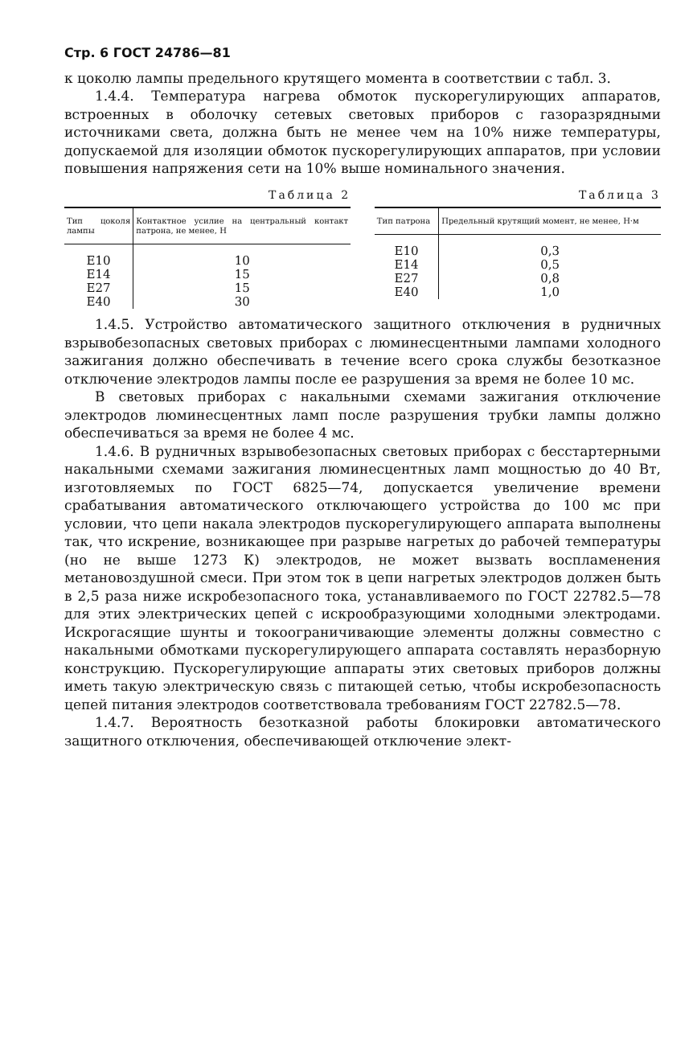Стр. 6 ГОСТ 24786—81
к цоколю лампы предельного крутящего момента в соответствии с табл. 3.
1.4.4. Температура нагрева обмоток пускорегулирующих аппаратов, встроенных в оболочку сетевых световых приборов с газоразрядными источниками света, должна быть не менее чем на 10% ниже температуры, допускаемой для изоляции обмоток пускорегулирующих аппаратов, при условии повышения напряжения сети на 10% выше номинального значения.
Таблица 2
| Тип цоколя лампы | Контактное усилие на центральный контакт патрона, не менее, Н |
| --- | --- |
| E10 | 10 |
| E14 | 15 |
| E27 | 15 |
| E40 | 30 |
Таблица 3
| Тип патрона | Предельный крутящий момент, не менее, Н·м |
| --- | --- |
| E10 | 0,3 |
| E14 | 0,5 |
| E27 | 0,8 |
| E40 | 1,0 |
1.4.5. Устройство автоматического защитного отключения в рудничных взрывобезопасных световых приборах с люминесцентными лампами холодного зажигания должно обеспечивать в течение всего срока службы безотказное отключение электродов лампы после ее разрушения за время не более 10 мс.
В световых приборах с накальными схемами зажигания отключение электродов люминесцентных ламп после разрушения трубки лампы должно обеспечиваться за время не более 4 мс.
1.4.6. В рудничных взрывобезопасных световых приборах с бесстартерными накальными схемами зажигания люминесцентных ламп мощностью до 40 Вт, изготовляемых по ГОСТ 6825—74, допускается увеличение времени срабатывания автоматического отключающего устройства до 100 мс при условии, что цепи накала электродов пускорегулирующего аппарата выполнены так, что искрение, возникающее при разрыве нагретых до рабочей температуры (но не выше 1273 К) электродов, не может вызвать воспламенения метановоздушной смеси. При этом ток в цепи нагретых электродов должен быть в 2,5 раза ниже искробезопасного тока, устанавливаемого по ГОСТ 22782.5—78 для этих электрических цепей с искрообразующими холодными электродами. Искрогасящие шунты и токоограничивающие элементы должны совместно с накальными обмотками пускорегулирующего аппарата составлять неразборную конструкцию. Пускорегулирующие аппараты этих световых приборов должны иметь такую электрическую связь с питающей сетью, чтобы искробезопасность цепей питания электродов соответствовала требованиям ГОСТ 22782.5—78.
1.4.7. Вероятность безотказной работы блокировки автоматического защитного отключения, обеспечивающей отключение элект-